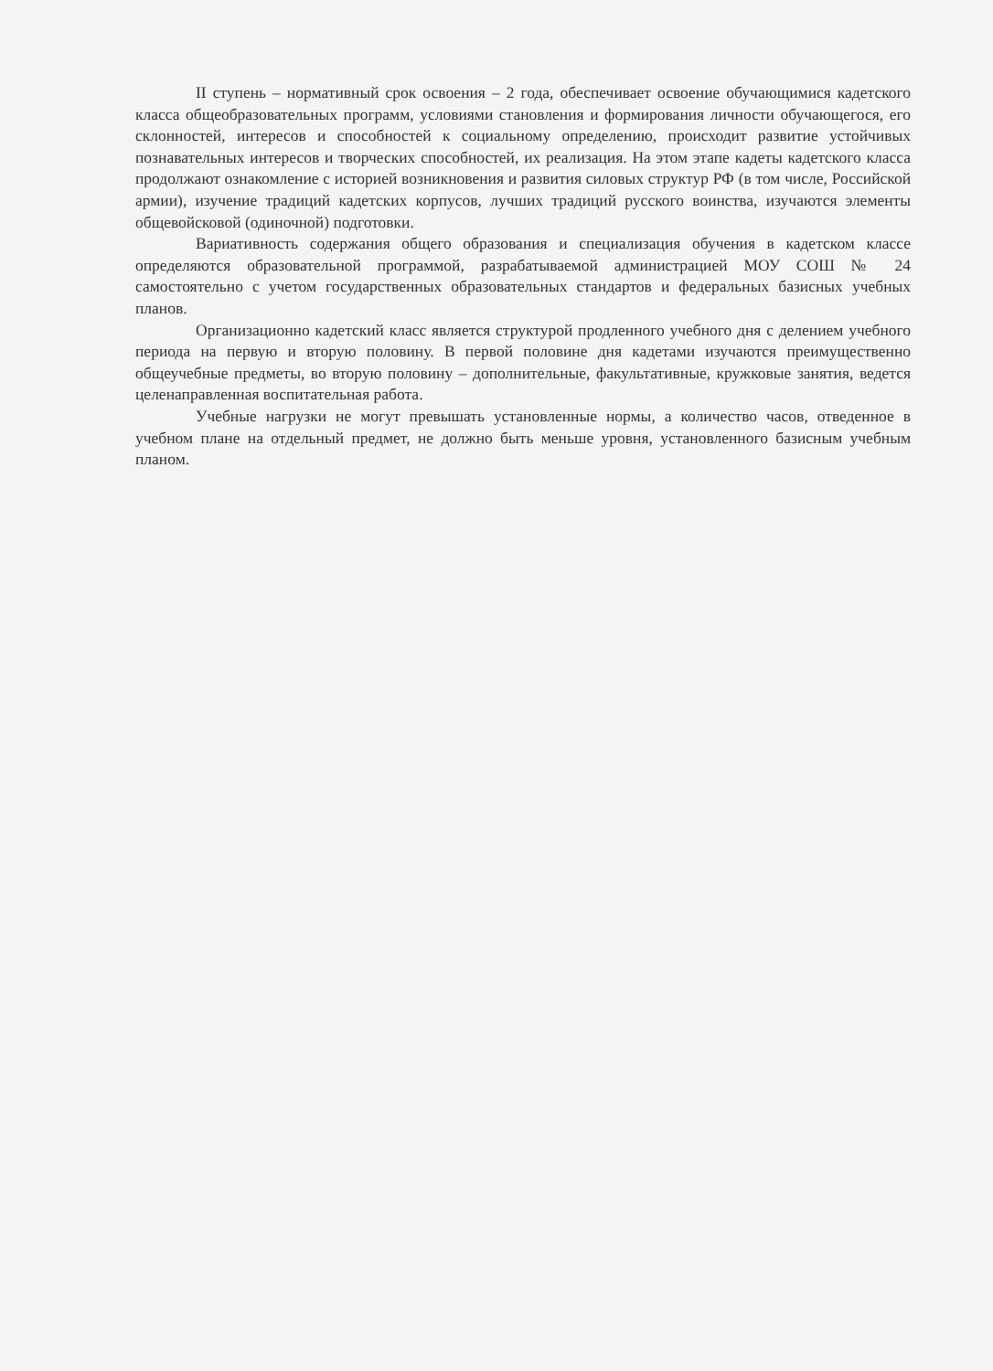II ступень – нормативный срок освоения – 2 года, обеспечивает освоение обучающимися кадетского класса общеобразовательных программ, условиями становления и формирования личности обучающегося, его склонностей, интересов и способностей к социальному определению, происходит развитие устойчивых познавательных интересов и творческих способностей, их реализация. На этом этапе кадеты кадетского класса продолжают ознакомление с историей возникновения и развития силовых структур РФ (в том числе, Российской армии), изучение традиций кадетских корпусов, лучших традиций русского воинства, изучаются элементы общевойсковой (одиночной) подготовки.
Вариативность содержания общего образования и специализация обучения в кадетском классе определяются образовательной программой, разрабатываемой администрацией МОУ СОШ № 24 самостоятельно с учетом государственных образовательных стандартов и федеральных базисных учебных планов.
Организационно кадетский класс является структурой продленного учебного дня с делением учебного периода на первую и вторую половину. В первой половине дня кадетами изучаются преимущественно общеучебные предметы, во вторую половину – дополнительные, факультативные, кружковые занятия, ведется целенаправленная воспитательная работа.
Учебные нагрузки не могут превышать установленные нормы, а количество часов, отведенное в учебном плане на отдельный предмет, не должно быть меньше уровня, установленного базисным учебным планом.